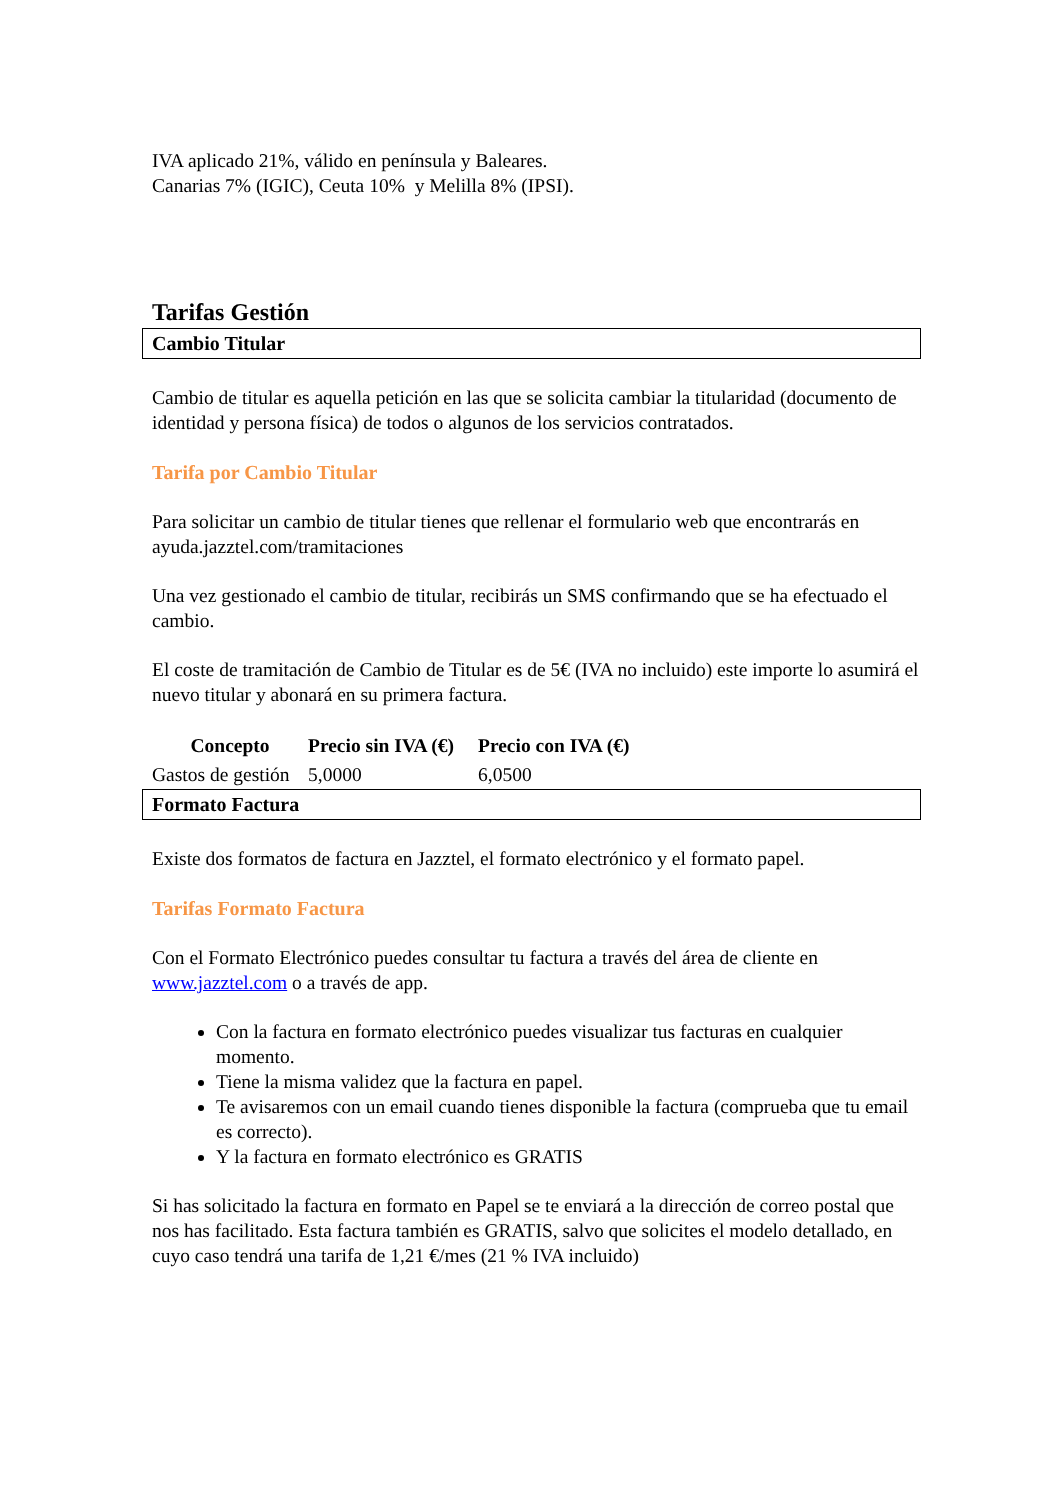IVA aplicado 21%, válido en península y Baleares.
Canarias 7% (IGIC), Ceuta 10% y Melilla 8% (IPSI).
Tarifas Gestión
Cambio Titular
Cambio de titular es aquella petición en las que se solicita cambiar la titularidad (documento de identidad y persona física) de todos o algunos de los servicios contratados.
Tarifa por Cambio Titular
Para solicitar un cambio de titular tienes que rellenar el formulario web que encontrarás en ayuda.jazztel.com/tramitaciones
Una vez gestionado el cambio de titular, recibirás un SMS confirmando que se ha efectuado el cambio.
El coste de tramitación de Cambio de Titular es de 5€ (IVA no incluido) este importe lo asumirá el nuevo titular y abonará en su primera factura.
| Concepto | Precio sin IVA (€) | Precio con IVA (€) |
| --- | --- | --- |
| Gastos de gestión | 5,0000 | 6,0500 |
Formato Factura
Existe dos formatos de factura en Jazztel, el formato electrónico y el formato papel.
Tarifas Formato Factura
Con el Formato Electrónico puedes consultar tu factura a través del área de cliente en www.jazztel.com o a través de app.
Con la factura en formato electrónico puedes visualizar tus facturas en cualquier momento.
Tiene la misma validez que la factura en papel.
Te avisaremos con un email cuando tienes disponible la factura (comprueba que tu email es correcto).
Y la factura en formato electrónico es GRATIS
Si has solicitado la factura en formato en Papel se te enviará a la dirección de correo postal que nos has facilitado. Esta factura también es GRATIS, salvo que solicites el modelo detallado, en cuyo caso tendrá una tarifa de 1,21 €/mes (21 % IVA incluido)